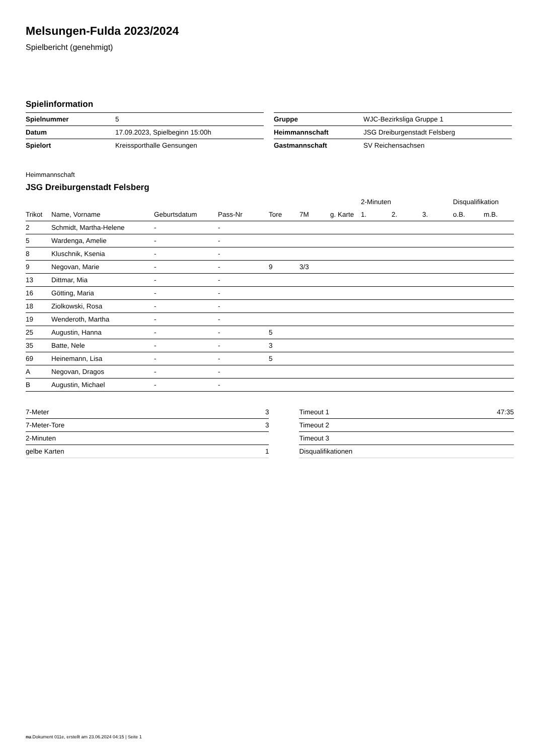Melsungen-Fulda 2023/2024
Spielbericht (genehmigt)
Spielinformation
| Spielnummer | 5 |
| Datum | 17.09.2023, Spielbeginn 15:00h |
| Spielort | Kreissporthalle Gensungen |
| Gruppe | WJC-Bezirksliga Gruppe 1 |
| Heimmannschaft | JSG Dreiburgenstadt Felsberg |
| Gastmannschaft | SV Reichensachsen |
Heimmannschaft
JSG Dreiburgenstadt Felsberg
| | | | | | | | 2-Minuten | | | Disqualifikation | |
| --- | --- | --- | --- | --- | --- | --- | --- | --- | --- | --- | --- |
| Trikot | Name, Vorname | Geburtsdatum | Pass-Nr | Tore | 7M | g. Karte | 1. | 2. | 3. | o.B. | m.B. |
| 2 | Schmidt, Martha-Helene | - | - | | | | | | | | |
| 5 | Wardenga, Amelie | - | - | | | | | | | | |
| 8 | Kluschnik, Ksenia | - | - | | | | | | | | |
| 9 | Negovan, Marie | - | - | 9 | 3/3 | | | | | | |
| 13 | Dittmar, Mia | - | - | | | | | | | | |
| 16 | Götting, Maria | - | - | | | | | | | | |
| 18 | Ziolkowski, Rosa | - | - | | | | | | | | |
| 19 | Wenderoth, Martha | - | - | | | | | | | | |
| 25 | Augustin, Hanna | - | - | 5 | | | | | | | |
| 35 | Batte, Nele | - | - | 3 | | | | | | | |
| 69 | Heinemann, Lisa | - | - | 5 | | | | | | | |
| A | Negovan, Dragos | - | - | | | | | | | | |
| B | Augustin, Michael | - | - | | | | | | | | |
| 7-Meter | 3 |
| 7-Meter-Tore | 3 |
| 2-Minuten | |
| gelbe Karten | 1 |
| Timeout 1 | 47:35 |
| Timeout 2 | |
| Timeout 3 | |
| Disqualifikationen | |
nu.Dokument 011e, erstellt am 23.06.2024 04:15 | Seite 1